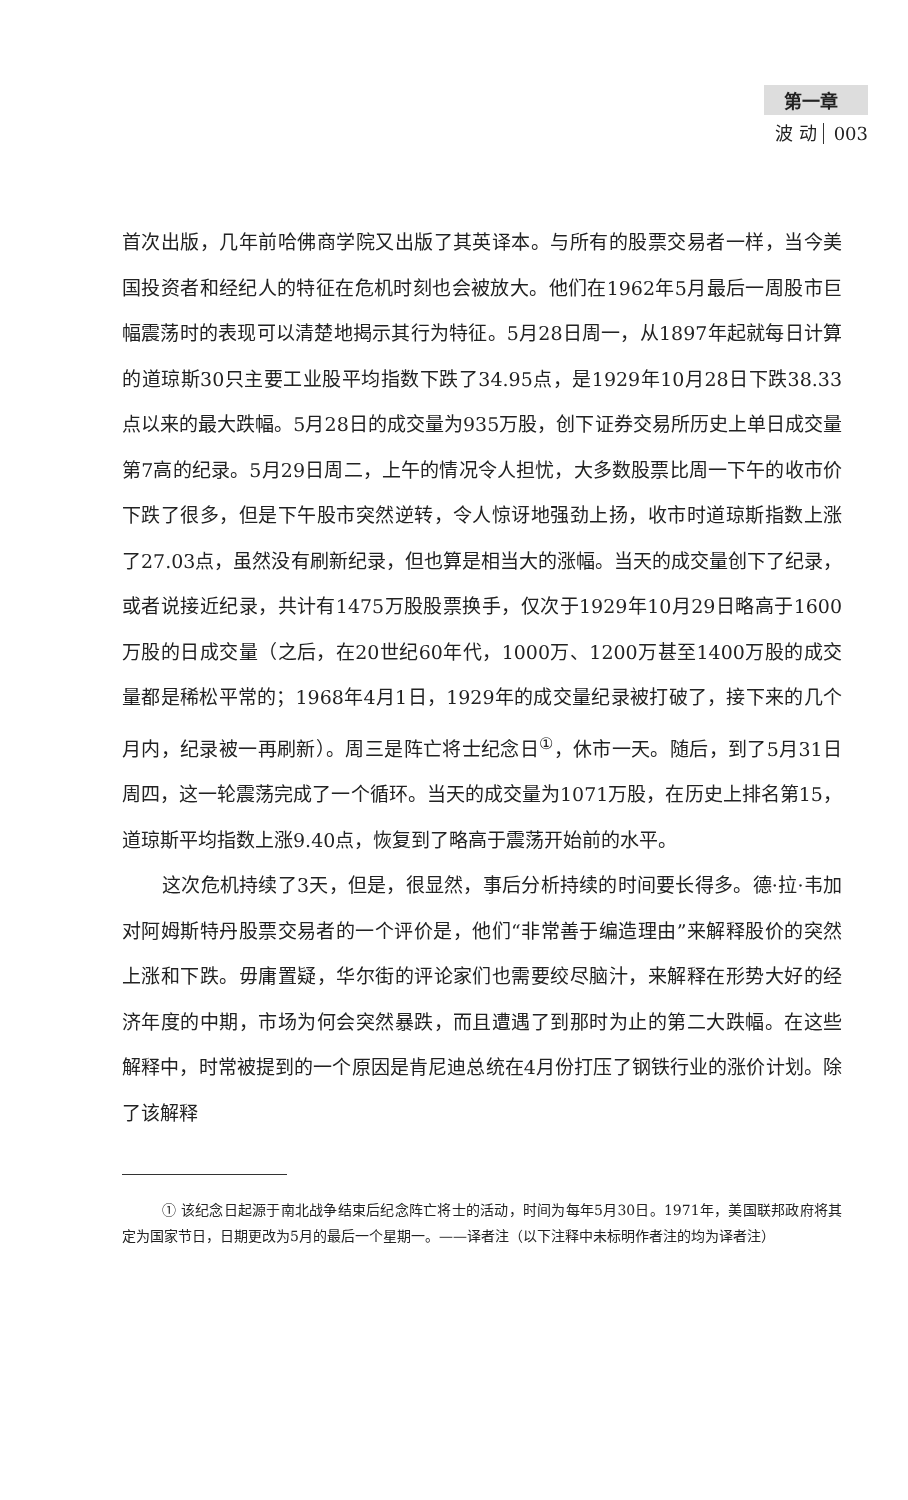第一章
波 动 003
首次出版，几年前哈佛商学院又出版了其英译本。与所有的股票交易者一样，当今美国投资者和经纪人的特征在危机时刻也会被放大。他们在1962年5月最后一周股市巨幅震荡时的表现可以清楚地揭示其行为特征。5月28日周一，从1897年起就每日计算的道琼斯30只主要工业股平均指数下跌了34.95点，是1929年10月28日下跌38.33点以来的最大跌幅。5月28日的成交量为935万股，创下证券交易所历史上单日成交量第7高的纪录。5月29日周二，上午的情况令人担忧，大多数股票比周一下午的收市价下跌了很多，但是下午股市突然逆转，令人惊讶地强劲上扬，收市时道琼斯指数上涨了27.03点，虽然没有刷新纪录，但也算是相当大的涨幅。当天的成交量创下了纪录，或者说接近纪录，共计有1475万股股票换手，仅次于1929年10月29日略高于1600万股的日成交量（之后，在20世纪60年代，1000万、1200万甚至1400万股的成交量都是稀松平常的；1968年4月1日，1929年的成交量纪录被打破了，接下来的几个月内，纪录被一再刷新）。周三是阵亡将士纪念日<sup>①</sup>，休市一天。随后，到了5月31日周四，这一轮震荡完成了一个循环。当天的成交量为1071万股，在历史上排名第15，道琼斯平均指数上涨9.40点，恢复到了略高于震荡开始前的水平。
这次危机持续了3天，但是，很显然，事后分析持续的时间要长得多。德·拉·韦加对阿姆斯特丹股票交易者的一个评价是，他们“非常善于编造理由”来解释股价的突然上涨和下跌。毋庸置疑，华尔街的评论家们也需要绞尽脑汁，来解释在形势大好的经济年度的中期，市场为何会突然暴跌，而且遭遇了到那时为止的第二大跌幅。在这些解释中，时常被提到的一个原因是肯尼迪总统在4月份打压了钢铁行业的涨价计划。除了该解释
① 该纪念日起源于南北战争结束后纪念阵亡将士的活动，时间为每年5月30日。1971年，美国联邦政府将其定为国家节日，日期更改为5月的最后一个星期一。——译者注（以下注释中未标明作者注的均为译者注）